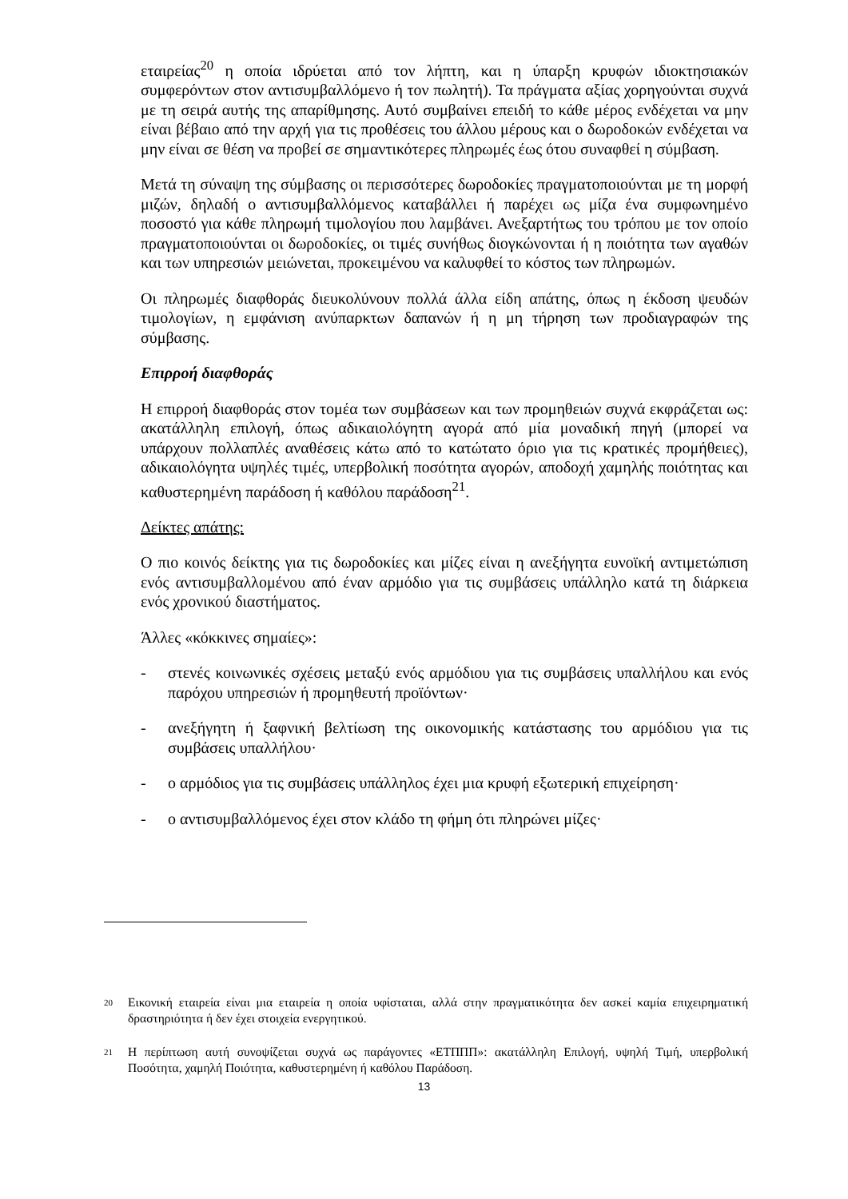εταιρείας<sup>20</sup> η οποία ιδρύεται από τον λήπτη, και η ύπαρξη κρυφών ιδιοκτησιακών συμφερόντων στον αντισυμβαλλόμενο ή τον πωλητή). Τα πράγματα αξίας χορηγούνται συχνά με τη σειρά αυτής της απαρίθμησης. Αυτό συμβαίνει επειδή το κάθε μέρος ενδέχεται να μην είναι βέβαιο από την αρχή για τις προθέσεις του άλλου μέρους και ο δωροδοκών ενδέχεται να μην είναι σε θέση να προβεί σε σημαντικότερες πληρωμές έως ότου συναφθεί η σύμβαση.
Μετά τη σύναψη της σύμβασης οι περισσότερες δωροδοκίες πραγματοποιούνται με τη μορφή μιζών, δηλαδή ο αντισυμβαλλόμενος καταβάλλει ή παρέχει ως μίζα ένα συμφωνημένο ποσοστό για κάθε πληρωμή τιμολογίου που λαμβάνει. Ανεξαρτήτως του τρόπου με τον οποίο πραγματοποιούνται οι δωροδοκίες, οι τιμές συνήθως διογκώνονται ή η ποιότητα των αγαθών και των υπηρεσιών μειώνεται, προκειμένου να καλυφθεί το κόστος των πληρωμών.
Οι πληρωμές διαφθοράς διευκολύνουν πολλά άλλα είδη απάτης, όπως η έκδοση ψευδών τιμολογίων, η εμφάνιση ανύπαρκτων δαπανών ή η μη τήρηση των προδιαγραφών της σύμβασης.
Επιρροή διαφθοράς
Η επιρροή διαφθοράς στον τομέα των συμβάσεων και των προμηθειών συχνά εκφράζεται ως: ακατάλληλη επιλογή, όπως αδικαιολόγητη αγορά από μία μοναδική πηγή (μπορεί να υπάρχουν πολλαπλές αναθέσεις κάτω από το κατώτατο όριο για τις κρατικές προμήθειες), αδικαιολόγητα υψηλές τιμές, υπερβολική ποσότητα αγορών, αποδοχή χαμηλής ποιότητας και καθυστερημένη παράδοση ή καθόλου παράδοση<sup>21</sup>.
Δείκτες απάτης:
Ο πιο κοινός δείκτης για τις δωροδοκίες και μίζες είναι η ανεξήγητα ευνοϊκή αντιμετώπιση ενός αντισυμβαλλομένου από έναν αρμόδιο για τις συμβάσεις υπάλληλο κατά τη διάρκεια ενός χρονικού διαστήματος.
Άλλες «κόκκινες σημαίες»:
- στενές κοινωνικές σχέσεις μεταξύ ενός αρμόδιου για τις συμβάσεις υπαλλήλου και ενός παρόχου υπηρεσιών ή προμηθευτή προϊόντων·
- ανεξήγητη ή ξαφνική βελτίωση της οικονομικής κατάστασης του αρμόδιου για τις συμβάσεις υπαλλήλου·
- ο αρμόδιος για τις συμβάσεις υπάλληλος έχει μια κρυφή εξωτερική επιχείρηση·
- ο αντισυμβαλλόμενος έχει στον κλάδο τη φήμη ότι πληρώνει μίζες·
20 Εικονική εταιρεία είναι μια εταιρεία η οποία υφίσταται, αλλά στην πραγματικότητα δεν ασκεί καμία επιχειρηματική δραστηριότητα ή δεν έχει στοιχεία ενεργητικού.
21 Η περίπτωση αυτή συνοψίζεται συχνά ως παράγοντες «ΕΤΠΠΠ»: ακατάλληλη Επιλογή, υψηλή Τιμή, υπερβολική Ποσότητα, χαμηλή Ποιότητα, καθυστερημένη ή καθόλου Παράδοση.
13